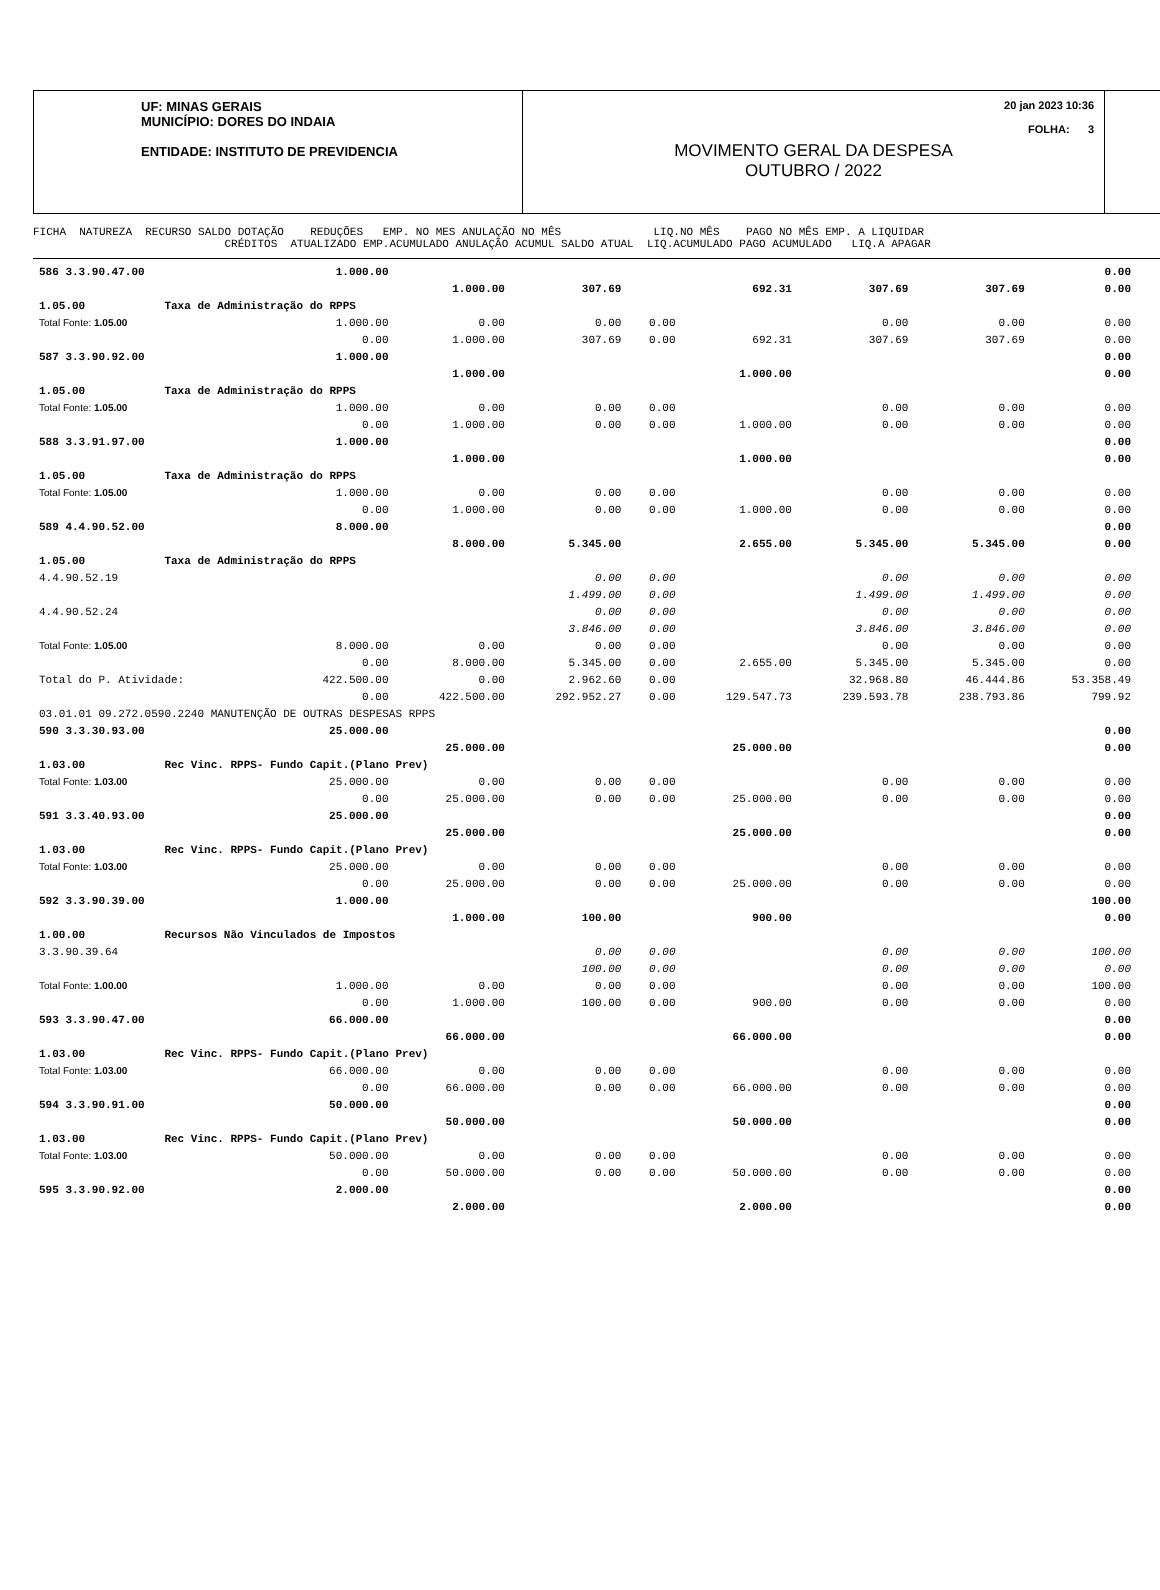UF: MINAS GERAIS
MUNICÍPIO: DORES DO INDAIA
ENTIDADE: INSTITUTO DE PREVIDENCIA
20 jan 2023 10:36
FOLHA: 3
MOVIMENTO GERAL DA DESPESA
OUTUBRO / 2022
FICHA NATUREZA RECURSO SALDO DOTAÇÃO REDUÇÕES EMP. NO MES ANULAÇÃO NO MÊS LIQ.NO MÊS PAGO NO MÊS EMP. A LIQUIDAR CRÉDITOS ATUALIZADO EMP.ACUMULADO ANULAÇÃO ACUMUL SALDO ATUAL LIQ.ACUMULADO PAGO ACUMULADO LIQ.A APAGAR
| 586 3.3.90.47.00 | 1.000.00 | | | | | | | 0.00 |
| | | 1.000.00 | 307.69 | | 692.31 | 307.69 | 307.69 | 0.00 |
| 1.05.00 Taxa de Administração do RPPS | | | | | | | | |
| Total Fonte: 1.05.00 | 1.000.00 | 0.00 | 0.00 | 0.00 | | 0.00 | 0.00 | 0.00 |
| | 0.00 | 1.000.00 | 307.69 | 0.00 | 692.31 | 307.69 | 307.69 | 0.00 |
| 587 3.3.90.92.00 | 1.000.00 | | | | | | | 0.00 |
| | | 1.000.00 | | | 1.000.00 | | | 0.00 |
| 1.05.00 Taxa de Administração do RPPS | | | | | | | | |
| Total Fonte: 1.05.00 | 1.000.00 | 0.00 | 0.00 | 0.00 | | 0.00 | 0.00 | 0.00 |
| | 0.00 | 1.000.00 | 0.00 | 0.00 | 1.000.00 | 0.00 | 0.00 | 0.00 |
| 588 3.3.91.97.00 | 1.000.00 | | | | | | | 0.00 |
| | | 1.000.00 | | | 1.000.00 | | | 0.00 |
| 1.05.00 Taxa de Administração do RPPS | | | | | | | | |
| Total Fonte: 1.05.00 | 1.000.00 | 0.00 | 0.00 | 0.00 | | 0.00 | 0.00 | 0.00 |
| | 0.00 | 1.000.00 | 0.00 | 0.00 | 1.000.00 | 0.00 | 0.00 | 0.00 |
| 589 4.4.90.52.00 | 8.000.00 | | | | | | | 0.00 |
| | | 8.000.00 | 5.345.00 | | 2.655.00 | 5.345.00 | 5.345.00 | 0.00 |
| 1.05.00 Taxa de Administração do RPPS | | | | | | | | |
| 4.4.90.52.19 | | | 0.00 | 0.00 | | 0.00 | 0.00 | 0.00 |
| | | | 1.499.00 | 0.00 | | 1.499.00 | 1.499.00 | 0.00 |
| 4.4.90.52.24 | | | 0.00 | 0.00 | | 0.00 | 0.00 | 0.00 |
| | | | 3.846.00 | 0.00 | | 3.846.00 | 3.846.00 | 0.00 |
| Total Fonte: 1.05.00 | 8.000.00 | 0.00 | 0.00 | 0.00 | | 0.00 | 0.00 | 0.00 |
| | 0.00 | 8.000.00 | 5.345.00 | 0.00 | 2.655.00 | 5.345.00 | 5.345.00 | 0.00 |
| Total do P. Atividade: | 422.500.00 | 0.00 | 2.962.60 | 0.00 | | 32.968.80 | 46.444.86 | 53.358.49 |
| | 0.00 | 422.500.00 | 292.952.27 | 0.00 | 129.547.73 | 239.593.78 | 238.793.86 | 799.92 |
| 03.01.01 09.272.0590.2240 MANUTENÇÃO DE OUTRAS DESPESAS RPPS | | | | | | | | |
| 590 3.3.30.93.00 | 25.000.00 | | | | | | | 0.00 |
| | | 25.000.00 | | | 25.000.00 | | | 0.00 |
| 1.03.00 Rec Vinc. RPPS- Fundo Capit.(Plano Prev) | | | | | | | | |
| Total Fonte: 1.03.00 | 25.000.00 | 0.00 | 0.00 | 0.00 | | 0.00 | 0.00 | 0.00 |
| | 0.00 | 25.000.00 | 0.00 | 0.00 | 25.000.00 | 0.00 | 0.00 | 0.00 |
| 591 3.3.40.93.00 | 25.000.00 | | | | | | | 0.00 |
| | | 25.000.00 | | | 25.000.00 | | | 0.00 |
| 1.03.00 Rec Vinc. RPPS- Fundo Capit.(Plano Prev) | | | | | | | | |
| Total Fonte: 1.03.00 | 25.000.00 | 0.00 | 0.00 | 0.00 | | 0.00 | 0.00 | 0.00 |
| | 0.00 | 25.000.00 | 0.00 | 0.00 | 25.000.00 | 0.00 | 0.00 | 0.00 |
| 592 3.3.90.39.00 | 1.000.00 | | | | | | | 100.00 |
| | | 1.000.00 | 100.00 | | 900.00 | | | 0.00 |
| 1.00.00 Recursos Não Vinculados de Impostos | | | | | | | | |
| 3.3.90.39.64 | | | 0.00 | 0.00 | | 0.00 | 0.00 | 100.00 |
| | | | 100.00 | 0.00 | | 0.00 | 0.00 | 0.00 |
| Total Fonte: 1.00.00 | 1.000.00 | 0.00 | 0.00 | 0.00 | | 0.00 | 0.00 | 100.00 |
| | 0.00 | 1.000.00 | 100.00 | 0.00 | 900.00 | 0.00 | 0.00 | 0.00 |
| 593 3.3.90.47.00 | 66.000.00 | | | | | | | 0.00 |
| | | 66.000.00 | | | 66.000.00 | | | 0.00 |
| 1.03.00 Rec Vinc. RPPS- Fundo Capit.(Plano Prev) | | | | | | | | |
| Total Fonte: 1.03.00 | 66.000.00 | 0.00 | 0.00 | 0.00 | | 0.00 | 0.00 | 0.00 |
| | 0.00 | 66.000.00 | 0.00 | 0.00 | 66.000.00 | 0.00 | 0.00 | 0.00 |
| 594 3.3.90.91.00 | 50.000.00 | | | | | | | 0.00 |
| | | 50.000.00 | | | 50.000.00 | | | 0.00 |
| 1.03.00 Rec Vinc. RPPS- Fundo Capit.(Plano Prev) | | | | | | | | |
| Total Fonte: 1.03.00 | 50.000.00 | 0.00 | 0.00 | 0.00 | | 0.00 | 0.00 | 0.00 |
| | 0.00 | 50.000.00 | 0.00 | 0.00 | 50.000.00 | 0.00 | 0.00 | 0.00 |
| 595 3.3.90.92.00 | 2.000.00 | | | | | | | 0.00 |
| | | 2.000.00 | | | 2.000.00 | | | 0.00 |